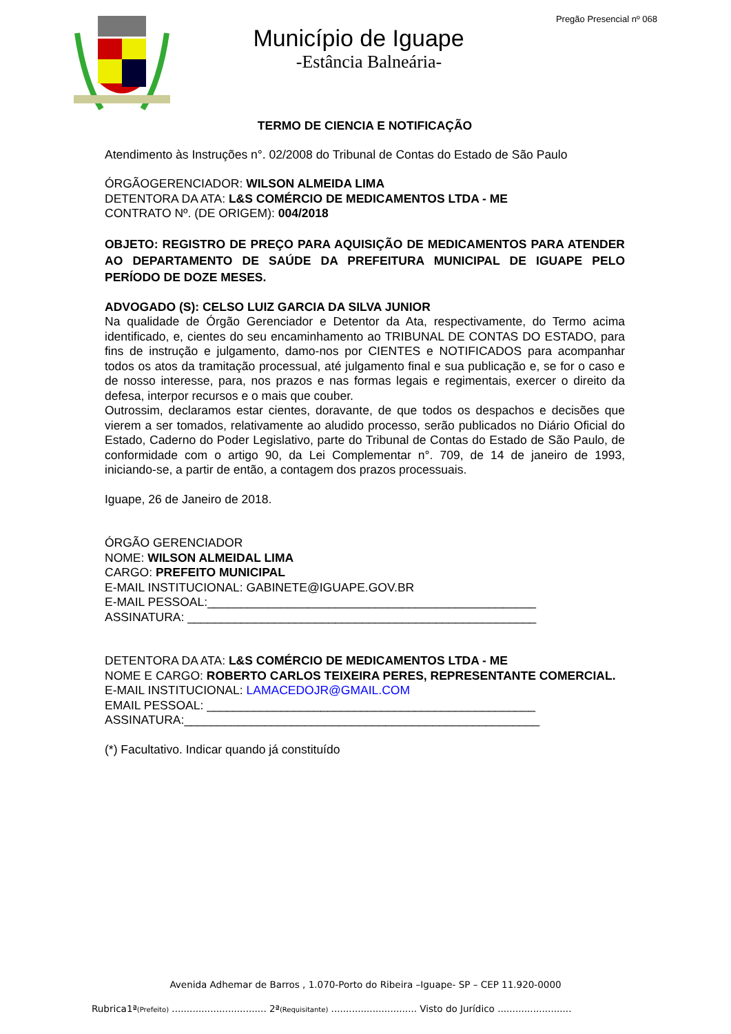Pregão Presencial nº 068
Município de Iguape
-Estância Balneária-
TERMO DE CIENCIA E NOTIFICAÇÃO
Atendimento às Instruções n°. 02/2008 do Tribunal de Contas do Estado de São Paulo
ÓRGÃOGERENCIADOR: WILSON ALMEIDA LIMA
DETENTORA DA ATA: L&S COMÉRCIO DE MEDICAMENTOS LTDA - ME
CONTRATO Nº. (DE ORIGEM): 004/2018
OBJETO: REGISTRO DE PREÇO PARA AQUISIÇÃO DE MEDICAMENTOS PARA ATENDER AO DEPARTAMENTO DE SAÚDE DA PREFEITURA MUNICIPAL DE IGUAPE PELO PERÍODO DE DOZE MESES.
ADVOGADO (S): CELSO LUIZ GARCIA DA SILVA JUNIOR
Na qualidade de Órgão Gerenciador e Detentor da Ata, respectivamente, do Termo acima identificado, e, cientes do seu encaminhamento ao TRIBUNAL DE CONTAS DO ESTADO, para fins de instrução e julgamento, damo-nos por CIENTES e NOTIFICADOS para acompanhar todos os atos da tramitação processual, até julgamento final e sua publicação e, se for o caso e de nosso interesse, para, nos prazos e nas formas legais e regimentais, exercer o direito da defesa, interpor recursos e o mais que couber.
Outrossim, declaramos estar cientes, doravante, de que todos os despachos e decisões que vierem a ser tomados, relativamente ao aludido processo, serão publicados no Diário Oficial do Estado, Caderno do Poder Legislativo, parte do Tribunal de Contas do Estado de São Paulo, de conformidade com o artigo 90, da Lei Complementar n°. 709, de 14 de janeiro de 1993, iniciando-se, a partir de então, a contagem dos prazos processuais.
Iguape, 26 de Janeiro de 2018.
ÓRGÃO GERENCIADOR
NOME: WILSON ALMEIDAL LIMA
CARGO: PREFEITO MUNICIPAL
E-MAIL INSTITUCIONAL: GABINETE@IGUAPE.GOV.BR
E-MAIL PESSOAL:_________________________________________________
ASSINATURA: ____________________________________________________
DETENTORA DA ATA: L&S COMÉRCIO DE MEDICAMENTOS LTDA - ME
NOME E CARGO: ROBERTO CARLOS TEIXEIRA PERES, REPRESENTANTE COMERCIAL.
E-MAIL INSTITUCIONAL: LAMACEDOJR@GMAIL.COM
EMAIL PESSOAL: _________________________________________________
ASSINATURA:_____________________________________________________
(*) Facultativo. Indicar quando já constituído
Avenida Adhemar de Barros , 1.070-Porto do Ribeira –Iguape- SP – CEP 11.920-0000
Rubrica1ª(Prefeito) ................................ 2ª(Requisitante) ............................. Visto do Jurídico .........................